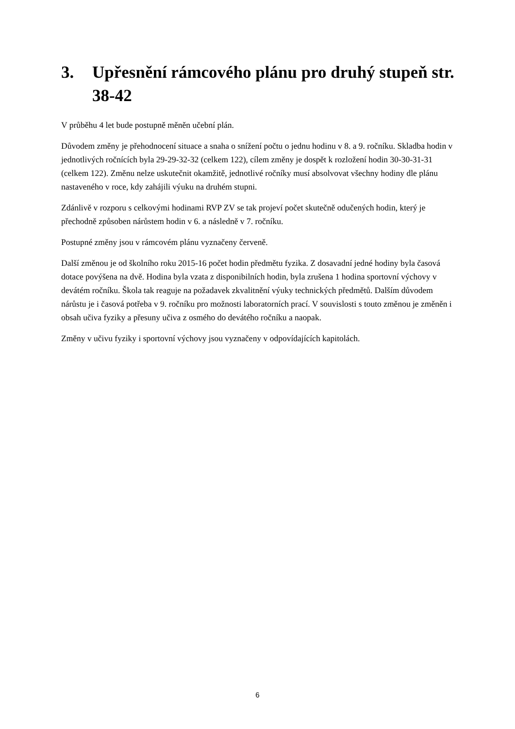3. Upřesnění rámcového plánu pro druhý stupeň str. 38-42
V průběhu 4 let bude postupně měněn učební plán.
Důvodem změny je přehodnocení situace a snaha o snížení počtu o jednu hodinu v 8. a 9. ročníku. Skladba hodin v jednotlivých ročnících byla 29-29-32-32 (celkem 122), cílem změny je dospět k rozložení hodin 30-30-31-31 (celkem 122). Změnu nelze uskutečnit okamžitě, jednotlivé ročníky musí absolvovat všechny hodiny dle plánu nastaveného v roce, kdy zahájili výuku na druhém stupni.
Zdánlivě v rozporu s celkovými hodinami RVP ZV se tak projeví počet skutečně odučených hodin, který je přechodně způsoben nárůstem hodin v 6. a následně v 7. ročníku.
Postupné změny jsou v rámcovém plánu vyznačeny červeně.
Další změnou je od školního roku 2015-16 počet hodin předmětu fyzika. Z dosavadní jedné hodiny byla časová dotace povýšena na dvě. Hodina byla vzata z disponibilních hodin, byla zrušena 1 hodina sportovní výchovy v devátém ročníku. Škola tak reaguje na požadavek zkvalitnění výuky technických předmětů. Dalším důvodem nárůstu je i časová potřeba v 9. ročníku pro možnosti laboratorních prací. V souvislosti s touto změnou je změněn i obsah učiva fyziky a přesuny učiva z osmého do devátého ročníku a naopak.
Změny v učivu fyziky i sportovní výchovy jsou vyznačeny v odpovídajících kapitolách.
6